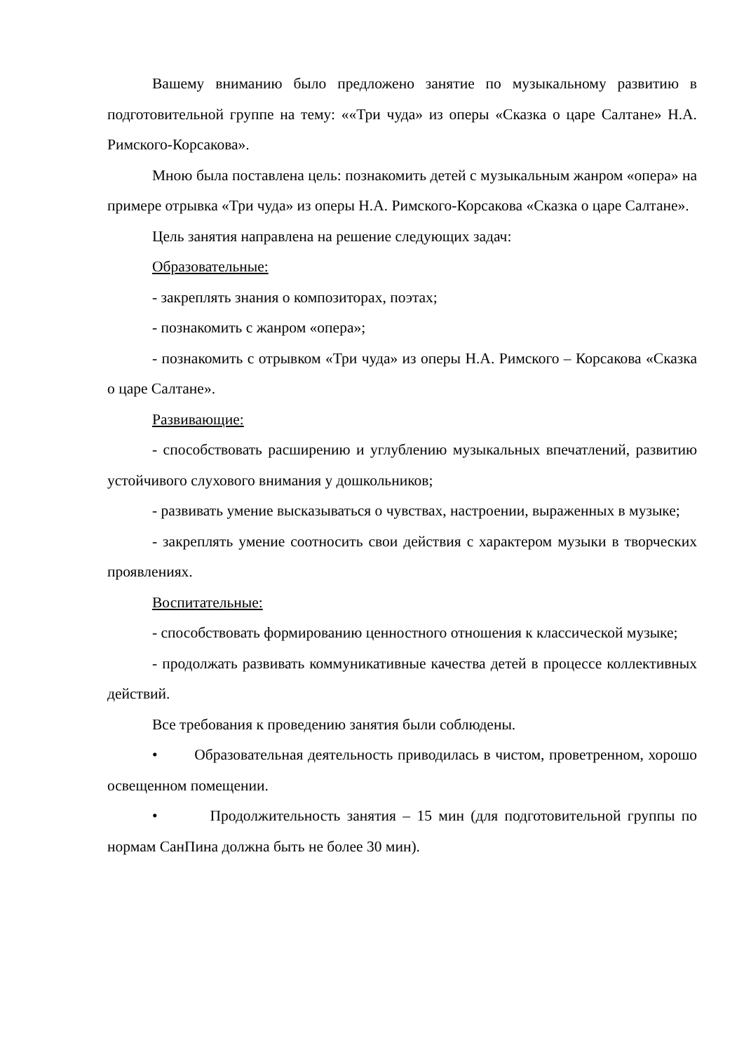Вашему вниманию было предложено занятие по музыкальному развитию в подготовительной группе на тему: ««Три чуда» из оперы «Сказка о царе Салтане» Н.А. Римского-Корсакова».
Мною была поставлена цель: познакомить детей с музыкальным жанром «опера» на примере отрывка «Три чуда» из оперы Н.А. Римского-Корсакова «Сказка о царе Салтане».
Цель занятия направлена на решение следующих задач:
Образовательные:
- закреплять знания о композиторах, поэтах;
- познакомить с жанром «опера»;
- познакомить с отрывком «Три чуда» из оперы Н.А. Римского – Корсакова «Сказка о царе Салтане».
Развивающие:
- способствовать расширению и углублению музыкальных впечатлений, развитию устойчивого слухового внимания у дошкольников;
- развивать умение высказываться о чувствах, настроении, выраженных в музыке;
- закреплять умение соотносить свои действия с характером музыки в творческих проявлениях.
Воспитательные:
- способствовать формированию ценностного отношения к классической музыке;
- продолжать развивать коммуникативные качества детей в процессе коллективных действий.
Все требования к проведению занятия были соблюдены.
• Образовательная деятельность приводилась в чистом, проветренном, хорошо освещенном помещении.
• Продолжительность занятия – 15 мин (для подготовительной группы по нормам СанПина должна быть не более 30 мин).